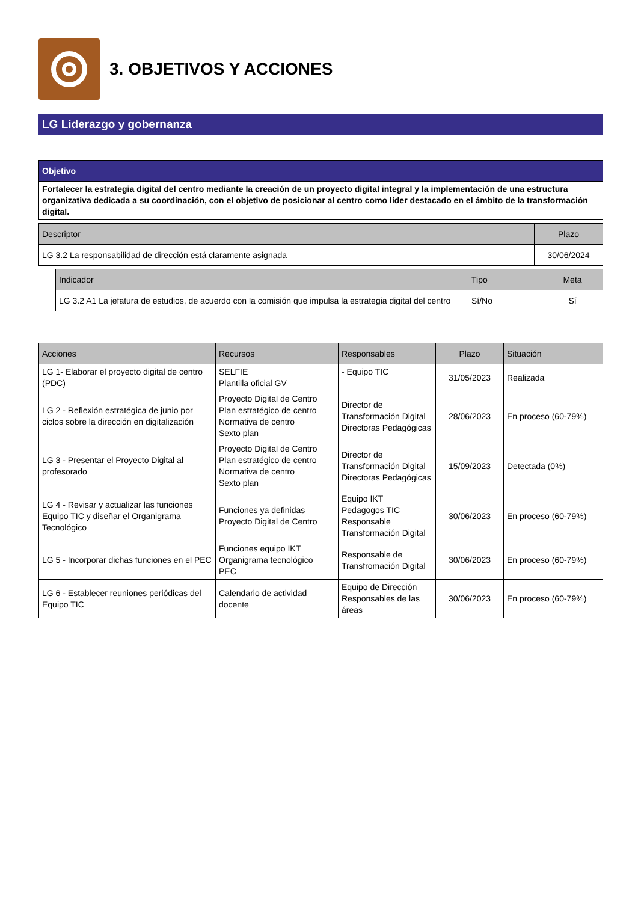3. OBJETIVOS Y ACCIONES
LG Liderazgo y gobernanza
| Objetivo |
| --- |
| Fortalecer la estrategia digital del centro mediante la creación de un proyecto digital integral y la implementación de una estructura organizativa dedicada a su coordinación, con el objetivo de posicionar al centro como líder destacado en el ámbito de la transformación digital. |
| Descriptor | Plazo |
| --- | --- |
| LG 3.2 La responsabilidad de dirección está claramente asignada | 30/06/2024 |
| Indicador | Tipo | Meta |
| --- | --- | --- |
| LG 3.2 A1 La jefatura de estudios, de acuerdo con la comisión que impulsa la estrategia digital del centro | Sí/No | Sí |
| Acciones | Recursos | Responsables | Plazo | Situación |
| --- | --- | --- | --- | --- |
| LG 1- Elaborar el proyecto digital de centro (PDC) | SELFIE Plantilla oficial GV | - Equipo TIC | 31/05/2023 | Realizada |
| LG 2 - Reflexión estratégica de junio por ciclos sobre la dirección en digitalización | Proyecto Digital de Centro Plan estratégico de centro Normativa de centro Sexto plan | Director de Transformación Digital Directoras Pedagógicas | 28/06/2023 | En proceso (60-79%) |
| LG 3 - Presentar el Proyecto Digital al profesorado | Proyecto Digital de Centro Plan estratégico de centro Normativa de centro Sexto plan | Director de Transformación Digital Directoras Pedagógicas | 15/09/2023 | Detectada (0%) |
| LG 4 - Revisar y actualizar las funciones Equipo TIC y diseñar el Organigrama Tecnológico | Funciones ya definidas Proyecto Digital de Centro | Equipo IKT Pedagogos TIC Responsable Transformación Digital | 30/06/2023 | En proceso (60-79%) |
| LG 5 - Incorporar dichas funciones en el PEC | Funciones equipo IKT Organigrama tecnológico PEC | Responsable de Transfromación Digital | 30/06/2023 | En proceso (60-79%) |
| LG 6 - Establecer reuniones periódicas del Equipo TIC | Calendario de actividad docente | Equipo de Dirección Responsables de las áreas | 30/06/2023 | En proceso (60-79%) |